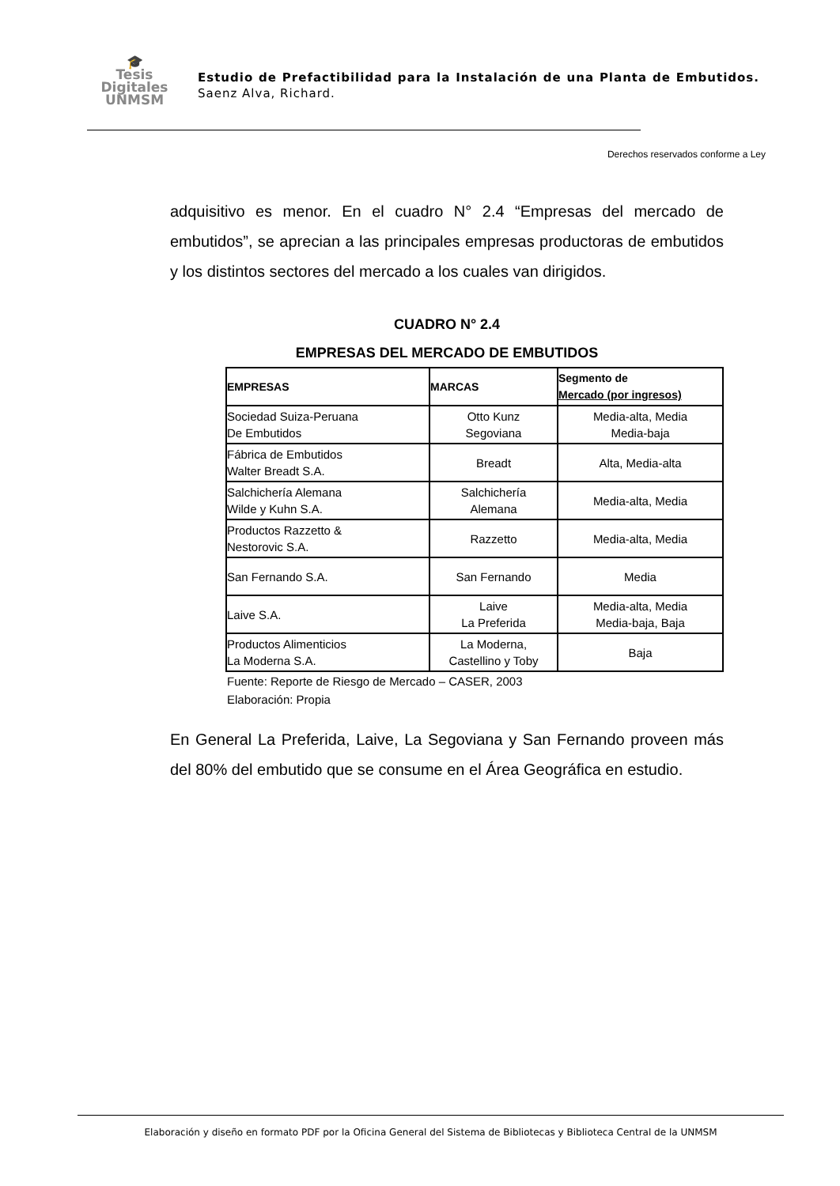🎓
Tesis
Digitales
UNMSM
Estudio de Prefactibilidad para la Instalación de una Planta de Embutidos. Saenz Alva, Richard.
Derechos reservados conforme a Ley
adquisitivo es menor. En el cuadro N° 2.4 “Empresas del mercado de embutidos”, se aprecian a las principales empresas productoras de embutidos y los distintos sectores del mercado a los cuales van dirigidos.
CUADRO N° 2.4
EMPRESAS DEL MERCADO DE EMBUTIDOS
| EMPRESAS | MARCAS | Segmento de Mercado (por ingresos) |
| --- | --- | --- |
| Sociedad Suiza-Peruana De Embutidos | Otto Kunz Segoviana | Media-alta, Media Media-baja |
| Fábrica de Embutidos Walter Breadt S.A. | Breadt | Alta, Media-alta |
| Salchichería Alemana Wilde y Kuhn S.A. | Salchichería Alemana | Media-alta, Media |
| Productos Razzetto & Nestorovic S.A. | Razzetto | Media-alta, Media |
| San Fernando S.A. | San Fernando | Media |
| Laive S.A. | Laive La Preferida | Media-alta, Media Media-baja, Baja |
| Productos Alimenticios La Moderna S.A. | La Moderna, Castellino y Toby | Baja |
Fuente: Reporte de Riesgo de Mercado – CASER, 2003
Elaboración: Propia
En General La Preferida, Laive, La Segoviana y San Fernando proveen más del 80% del embutido que se consume en el Área Geográfica en estudio.
Elaboración y diseño en formato PDF por la Oficina General del Sistema de Bibliotecas y Biblioteca Central de la UNMSM